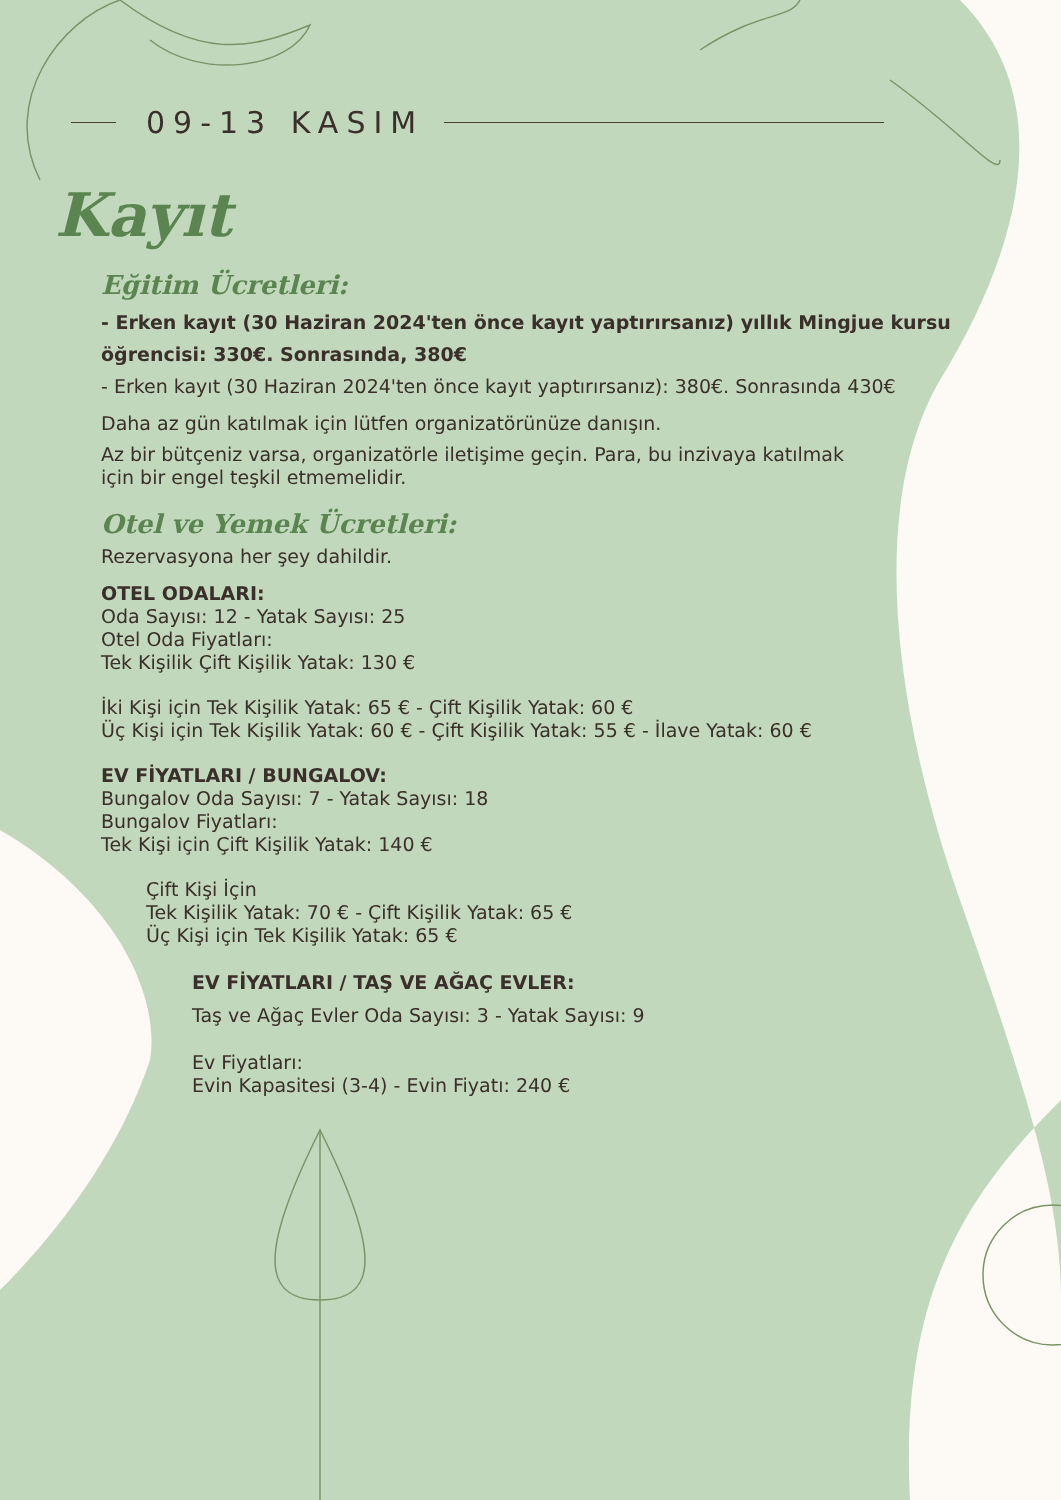09-13 KASIM
Kayıt
Eğitim Ücretleri:
- Erken kayıt (30 Haziran 2024'ten önce kayıt yaptırırsanız) yıllık Mingjue kursu öğrencisi: 330€. Sonrasında, 380€
- Erken kayıt (30 Haziran 2024'ten önce kayıt yaptırırsanız): 380€. Sonrasında 430€
Daha az gün katılmak için lütfen organizatörünüze danışın.
Az bir bütçeniz varsa, organizatörle iletişime geçin. Para, bu inzivaya katılmak için bir engel teşkil etmemelidir.
Otel ve Yemek Ücretleri:
Rezervasyona her şey dahildir.
OTEL ODALARI:
Oda Sayısı: 12 - Yatak Sayısı: 25
Otel Oda Fiyatları:
Tek Kişilik Çift Kişilik Yatak: 130 €
İki Kişi için Tek Kişilik Yatak: 65 € - Çift Kişilik Yatak: 60 €
Üç Kişi için Tek Kişilik Yatak: 60 € - Çift Kişilik Yatak: 55 € - İlave Yatak: 60 €
EV FİYATLARI / BUNGALOV:
Bungalov Oda Sayısı: 7 - Yatak Sayısı: 18
Bungalov Fiyatları:
Tek Kişi için Çift Kişilik Yatak: 140 €
Çift Kişi İçin
Tek Kişilik Yatak: 70 € - Çift Kişilik Yatak: 65 €
Üç Kişi için Tek Kişilik Yatak: 65 €
EV FİYATLARI / TAŞ VE AĞAÇ EVLER:
Taş ve Ağaç Evler Oda Sayısı: 3 - Yatak Sayısı: 9
Ev Fiyatları:
Evin Kapasitesi (3-4) - Evin Fiyatı: 240 €